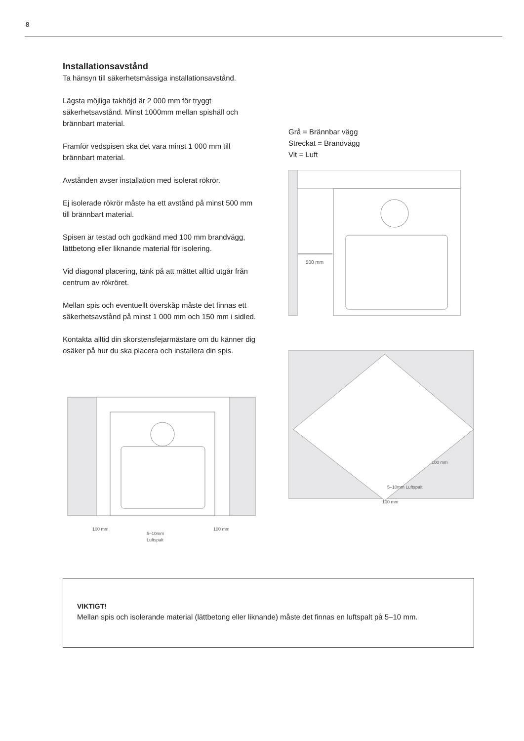8
Installationsavstånd
Ta hänsyn till säkerhetsmässiga installationsavstånd.
Lägsta möjliga takhöjd är 2 000 mm för tryggt säkerhetsavstånd. Minst 1000mm mellan spishäll och brännbart material.
Framför vedspisen ska det vara minst 1 000 mm till brännbart material.
Avstånden avser installation med isolerat rökrör.
Ej isolerade rökrör måste ha ett avstånd på minst 500 mm till brännbart material.
Spisen är testad och godkänd med 100 mm brandvägg, lättbetong eller liknande material för isolering.
Vid diagonal placering, tänk på att måttet alltid utgår från centrum av rökröret.
Mellan spis och eventuellt överskåp måste det finnas ett säkerhetsavstånd på minst 1 000 mm och 150 mm i sidled.
Kontakta alltid din skorstensfejarmästare om du känner dig osäker på hur du ska placera och installera din spis.
100 mm
100 mm
5–10mm
Luftspalt
Grå = Brännbar vägg
Streckat = Brandvägg
Vit = Luft
500 mm
100 mm
5–10mm Luftspalt
100 mm
VIKTIGT!
Mellan spis och isolerande material (lättbetong eller liknande) måste det finnas en luftspalt på 5–10 mm.